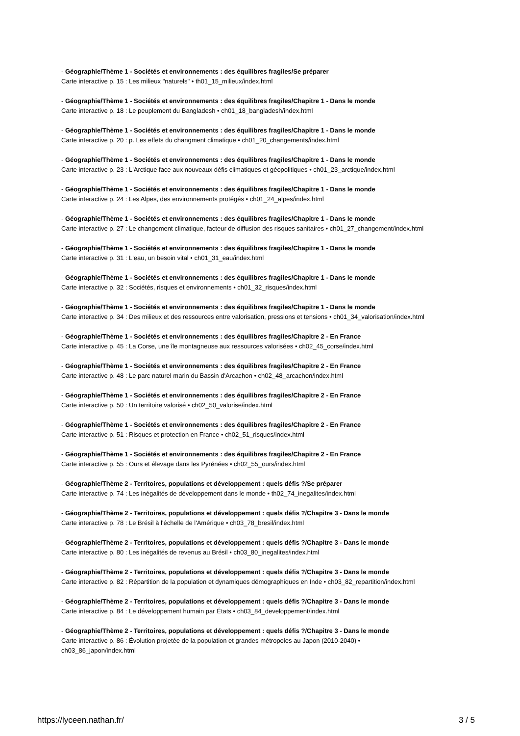- Géographie/Thème 1 - Sociétés et environnements : des équilibres fragiles/Se préparer
Carte interactive p. 15 : Les milieux "naturels" • th01_15_milieux/index.html
- Géographie/Thème 1 - Sociétés et environnements : des équilibres fragiles/Chapitre 1 - Dans le monde
Carte interactive p. 18 : Le peuplement du Bangladesh • ch01_18_bangladesh/index.html
- Géographie/Thème 1 - Sociétés et environnements : des équilibres fragiles/Chapitre 1 - Dans le monde
Carte interactive p. 20 : p. Les effets du changment climatique • ch01_20_changements/index.html
- Géographie/Thème 1 - Sociétés et environnements : des équilibres fragiles/Chapitre 1 - Dans le monde
Carte interactive p. 23 : L'Arctique face aux nouveaux défis climatiques et géopolitiques • ch01_23_arctique/index.html
- Géographie/Thème 1 - Sociétés et environnements : des équilibres fragiles/Chapitre 1 - Dans le monde
Carte interactive p. 24 : Les Alpes, des environnements protégés • ch01_24_alpes/index.html
- Géographie/Thème 1 - Sociétés et environnements : des équilibres fragiles/Chapitre 1 - Dans le monde
Carte interactive p. 27 : Le changement climatique, facteur de diffusion des risques sanitaires • ch01_27_changement/index.html
- Géographie/Thème 1 - Sociétés et environnements : des équilibres fragiles/Chapitre 1 - Dans le monde
Carte interactive p. 31 : L'eau, un besoin vital • ch01_31_eau/index.html
- Géographie/Thème 1 - Sociétés et environnements : des équilibres fragiles/Chapitre 1 - Dans le monde
Carte interactive p. 32 : Sociétés, risques et environnements • ch01_32_risques/index.html
- Géographie/Thème 1 - Sociétés et environnements : des équilibres fragiles/Chapitre 1 - Dans le monde
Carte interactive p. 34 : Des milieux et des ressources entre valorisation, pressions et tensions • ch01_34_valorisation/index.html
- Géographie/Thème 1 - Sociétés et environnements : des équilibres fragiles/Chapitre 2 - En France
Carte interactive p. 45 : La Corse, une île montagneuse aux ressources valorisées • ch02_45_corse/index.html
- Géographie/Thème 1 - Sociétés et environnements : des équilibres fragiles/Chapitre 2 - En France
Carte interactive p. 48 : Le parc naturel marin du Bassin d'Arcachon • ch02_48_arcachon/index.html
- Géographie/Thème 1 - Sociétés et environnements : des équilibres fragiles/Chapitre 2 - En France
Carte interactive p. 50 : Un territoire valorisé • ch02_50_valorise/index.html
- Géographie/Thème 1 - Sociétés et environnements : des équilibres fragiles/Chapitre 2 - En France
Carte interactive p. 51 : Risques et protection en France • ch02_51_risques/index.html
- Géographie/Thème 1 - Sociétés et environnements : des équilibres fragiles/Chapitre 2 - En France
Carte interactive p. 55 : Ours et élevage dans les Pyrénées • ch02_55_ours/index.html
- Géographie/Thème 2 - Territoires, populations et développement : quels défis ?/Se préparer
Carte interactive p. 74 : Les inégalités de développement dans le monde • th02_74_inegalites/index.html
- Géographie/Thème 2 - Territoires, populations et développement : quels défis ?/Chapitre 3 - Dans le monde
Carte interactive p. 78 : Le Brésil à l'échelle de l'Amérique • ch03_78_bresil/index.html
- Géographie/Thème 2 - Territoires, populations et développement : quels défis ?/Chapitre 3 - Dans le monde
Carte interactive p. 80 : Les inégalités de revenus au Brésil • ch03_80_inegalites/index.html
- Géographie/Thème 2 - Territoires, populations et développement : quels défis ?/Chapitre 3 - Dans le monde
Carte interactive p. 82 : Répartition de la population et dynamiques démographiques en Inde • ch03_82_repartition/index.html
- Géographie/Thème 2 - Territoires, populations et développement : quels défis ?/Chapitre 3 - Dans le monde
Carte interactive p. 84 : Le développement humain par États • ch03_84_developpement/index.html
- Géographie/Thème 2 - Territoires, populations et développement : quels défis ?/Chapitre 3 - Dans le monde
Carte interactive p. 86 : Évolution projetée de la population et grandes métropoles au Japon (2010-2040) •
ch03_86_japon/index.html
https://lyceen.nathan.fr/ 3 / 5